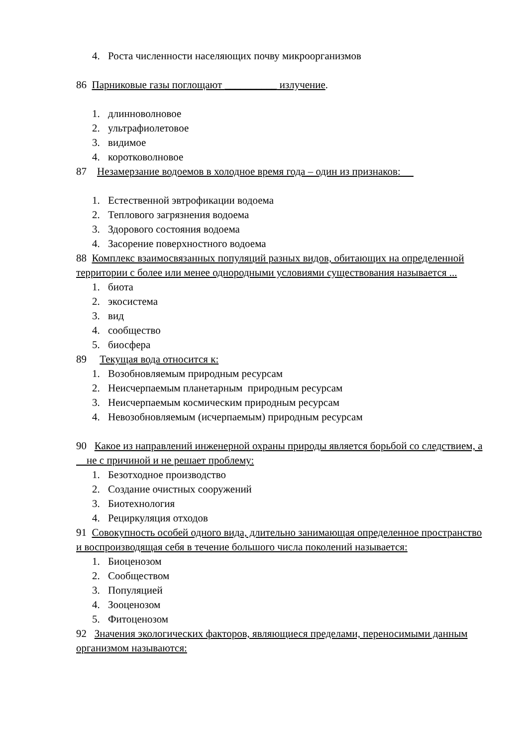4. Роста численности населяющих почву микроорганизмов
86 Парниковые газы поглощают __________ излучение.
1. длинноволновое
2. ультрафиолетовое
3. видимое
4. коротковолновое
87 Незамерзание водоемов в холодное время года – один из признаков:
1. Естественной эвтрофикации водоема
2. Теплового загрязнения водоема
3. Здорового состояния водоема
4. Засорение поверхностного водоема
88 Комплекс взаимосвязанных популяций разных видов, обитающих на определенной территории с более или менее однородными условиями существования называется ...
1. биота
2. экосистема
3. вид
4. сообщество
5. биосфера
89 Текущая вода относится к:
1. Возобновляемым природным ресурсам
2. Неисчерпаемым планетарным природным ресурсам
3. Неисчерпаемым космическим природным ресурсам
4. Невозобновляемым (исчерпаемым) природным ресурсам
90 Какое из направлений инженерной охраны природы является борьбой со следствием, а
не с причиной и не решает проблему:
1. Безотходное производство
2. Создание очистных сооружений
3. Биотехнология
4. Рециркуляция отходов
91 Совокупность особей одного вида, длительно занимающая определенное пространство и воспроизводящая себя в течение большого числа поколений называется:
1. Биоценозом
2. Сообществом
3. Популяцией
4. Зооценозом
5. Фитоценозом
92 Значения экологических факторов, являющиеся пределами, переносимыми данным организмом называются: